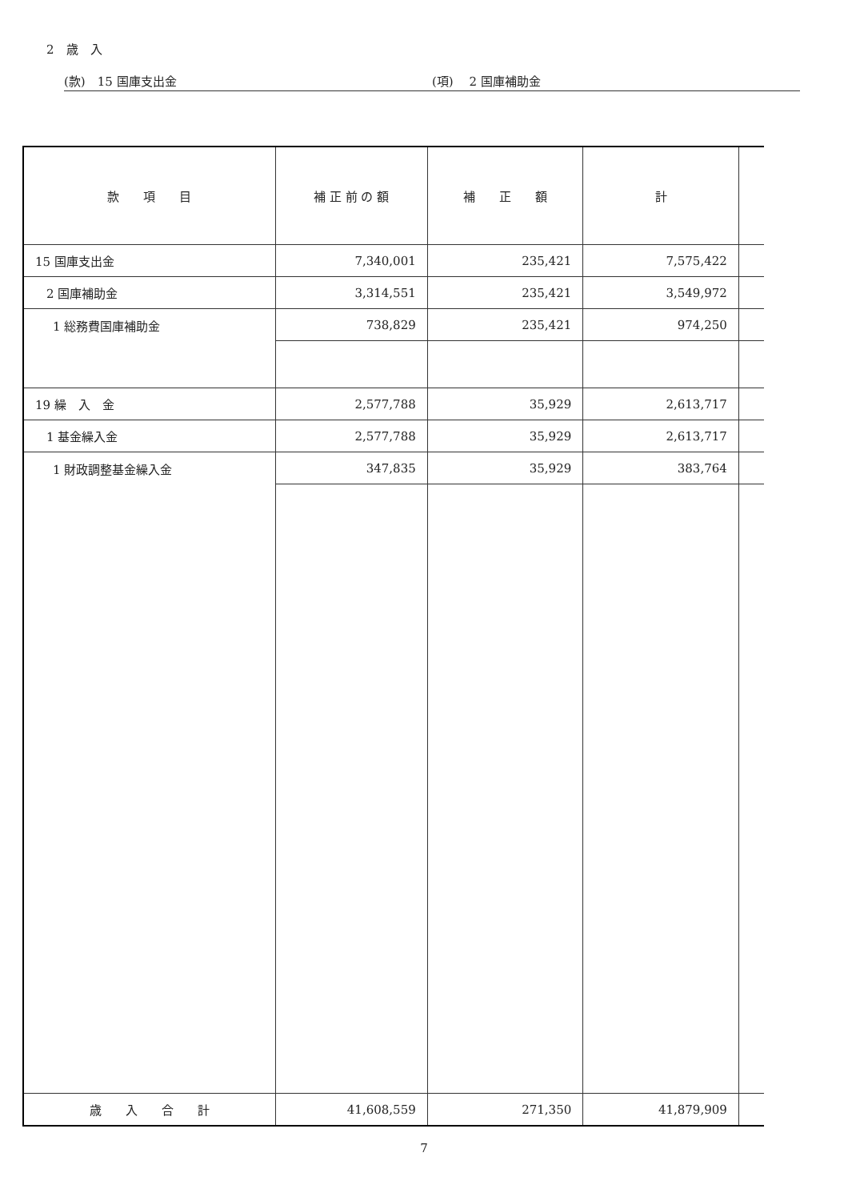2　歳　入
(款)　15 国庫支出金 (項)　 2 国庫補助金
| 款 項 目 | 補 正 前 の 額 | 補 正 額 | 計 | |
| --- | --- | --- | --- | --- |
| 15 国庫支出金 | 7,340,001 | 235,421 | 7,575,422 | |
| 2 国庫補助金 | 3,314,551 | 235,421 | 3,549,972 | |
| 1 総務費国庫補助金 | 738,829 | 235,421 | 974,250 | |
| 19 繰 入 金 | 2,577,788 | 35,929 | 2,613,717 | |
| 1 基金繰入金 | 2,577,788 | 35,929 | 2,613,717 | |
| 1 財政調整基金繰入金 | 347,835 | 35,929 | 383,764 | |
| 歳 入 合 計 | 41,608,559 | 271,350 | 41,879,909 | |
7